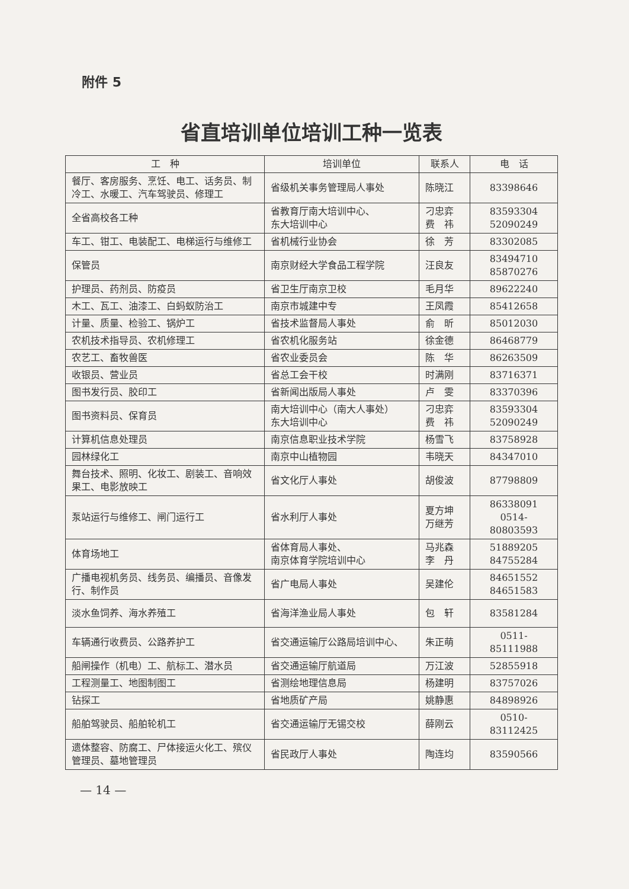附件 5
省直培训单位培训工种一览表
| 工 种 | 培训单位 | 联系人 | 电 话 |
| --- | --- | --- | --- |
| 餐厅、客房服务、烹饪、电工、话务员、制冷工、水暖工、汽车驾驶员、修理工 | 省级机关事务管理局人事处 | 陈晓江 | 83398646 |
| 全省高校各工种 | 省教育厅南大培训中心、 东大培训中心 | 刁忠弈 费 祎 | 83593304 52090249 |
| 车工、钳工、电装配工、电梯运行与维修工 | 省机械行业协会 | 徐 芳 | 83302085 |
| 保管员 | 南京财经大学食品工程学院 | 汪良友 | 83494710 85870276 |
| 护理员、药剂员、防疫员 | 省卫生厅南京卫校 | 毛月华 | 89622240 |
| 木工、瓦工、油漆工、白蚂蚁防治工 | 南京市城建中专 | 王凤霞 | 85412658 |
| 计量、质量、检验工、锅炉工 | 省技术监督局人事处 | 俞 昕 | 85012030 |
| 农机技术指导员、农机修理工 | 省农机化服务站 | 徐金德 | 86468779 |
| 农艺工、畜牧兽医 | 省农业委员会 | 陈 华 | 86263509 |
| 收银员、营业员 | 省总工会干校 | 时满刚 | 83716371 |
| 图书发行员、胶印工 | 省新闻出版局人事处 | 卢 雯 | 83370396 |
| 图书资料员、保育员 | 南大培训中心（南大人事处） 东大培训中心 | 刁忠弈 费 祎 | 83593304 52090249 |
| 计算机信息处理员 | 南京信息职业技术学院 | 杨雪飞 | 83758928 |
| 园林绿化工 | 南京中山植物园 | 韦晓天 | 84347010 |
| 舞台技术、照明、化妆工、剧装工、音响效果工、电影放映工 | 省文化厅人事处 | 胡俊波 | 87798809 |
| 泵站运行与维修工、闸门运行工 | 省水利厅人事处 | 夏方坤 万继芳 | 86338091 0514-80803593 |
| 体育场地工 | 省体育局人事处、 南京体育学院培训中心 | 马兆森 李 丹 | 51889205 84755284 |
| 广播电视机务员、线务员、编播员、音像发行、制作员 | 省广电局人事处 | 吴建伦 | 84651552 84651583 |
| 淡水鱼饲养、海水养殖工 | 省海洋渔业局人事处 | 包 轩 | 83581284 |
| 车辆通行收费员、公路养护工 | 省交通运输厅公路局培训中心、 | 朱正萌 | 0511-85111988 |
| 船闸操作（机电）工、航标工、潜水员 | 省交通运输厅航道局 | 万江波 | 52855918 |
| 工程测量工、地图制图工 | 省测绘地理信息局 | 杨建明 | 83757026 |
| 钻探工 | 省地质矿产局 | 姚静惠 | 84898926 |
| 船舶驾驶员、船舶轮机工 | 省交通运输厅无锡交校 | 薛刚云 | 0510-83112425 |
| 遗体整容、防腐工、尸体接运火化工、殡仪管理员、墓地管理员 | 省民政厅人事处 | 陶连均 | 83590566 |
— 14 —